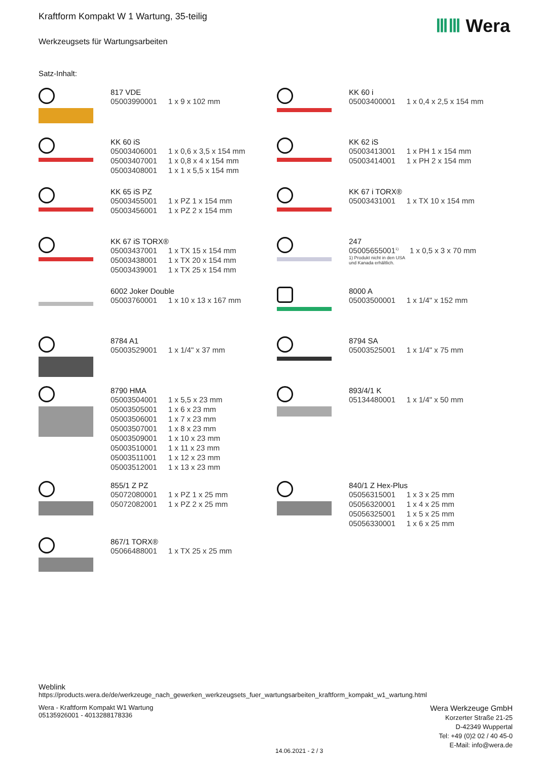Kraftform Kompakt W 1 Wartung, 35-teilig
Werkzeugsets für Wartungsarbeiten
ⅢⅢ Wera
Satz-Inhalt:
817 VDE
| 05003990001 | 1 x 9 x 102 mm |
KK 60 i
| 05003400001 | 1 x 0,4 x 2,5 x 154 mm |
KK 60 iS
| 05003406001 | 1 x 0,6 x 3,5 x 154 mm |
| 05003407001 | 1 x 0,8 x 4 x 154 mm |
| 05003408001 | 1 x 1 x 5,5 x 154 mm |
KK 62 iS
| 05003413001 | 1 x PH 1 x 154 mm |
| 05003414001 | 1 x PH 2 x 154 mm |
KK 65 iS PZ
| 05003455001 | 1 x PZ 1 x 154 mm |
| 05003456001 | 1 x PZ 2 x 154 mm |
KK 67 i TORX®
| 05003431001 | 1 x TX 10 x 154 mm |
KK 67 iS TORX®
| 05003437001 | 1 x TX 15 x 154 mm |
| 05003438001 | 1 x TX 20 x 154 mm |
| 05003439001 | 1 x TX 25 x 154 mm |
247
| 05005655001<sup>1)</sup> | 1 x 0,5 x 3 x 70 mm |
1) Produkt nicht in den USA
und Kanada erhältlich.
6002 Joker Double
| 05003760001 | 1 x 10 x 13 x 167 mm |
8000 A
| 05003500001 | 1 x 1/4" x 152 mm |
8784 A1
| 05003529001 | 1 x 1/4" x 37 mm |
8794 SA
| 05003525001 | 1 x 1/4" x 75 mm |
8790 HMA
| 05003504001 | 1 x 5,5 x 23 mm |
| 05003505001 | 1 x 6 x 23 mm |
| 05003506001 | 1 x 7 x 23 mm |
| 05003507001 | 1 x 8 x 23 mm |
| 05003509001 | 1 x 10 x 23 mm |
| 05003510001 | 1 x 11 x 23 mm |
| 05003511001 | 1 x 12 x 23 mm |
| 05003512001 | 1 x 13 x 23 mm |
893/4/1 K
| 05134480001 | 1 x 1/4" x 50 mm |
855/1 Z PZ
| 05072080001 | 1 x PZ 1 x 25 mm |
| 05072082001 | 1 x PZ 2 x 25 mm |
840/1 Z Hex-Plus
| 05056315001 | 1 x 3 x 25 mm |
| 05056320001 | 1 x 4 x 25 mm |
| 05056325001 | 1 x 5 x 25 mm |
| 05056330001 | 1 x 6 x 25 mm |
867/1 TORX®
| 05066488001 | 1 x TX 25 x 25 mm |
Weblink
https://products.wera.de/de/werkzeuge_nach_gewerken_werkzeugsets_fuer_wartungsarbeiten_kraftform_kompakt_w1_wartung.html
Wera Werkzeuge GmbH
Korzerter Straße 21-25
D-42349 Wuppertal
Tel: +49 (0)2 02 / 40 45-0
E-Mail: info@wera.de
Wera - Kraftform Kompakt W1 Wartung
05135926001 - 4013288178336
14.06.2021 - 2 / 3